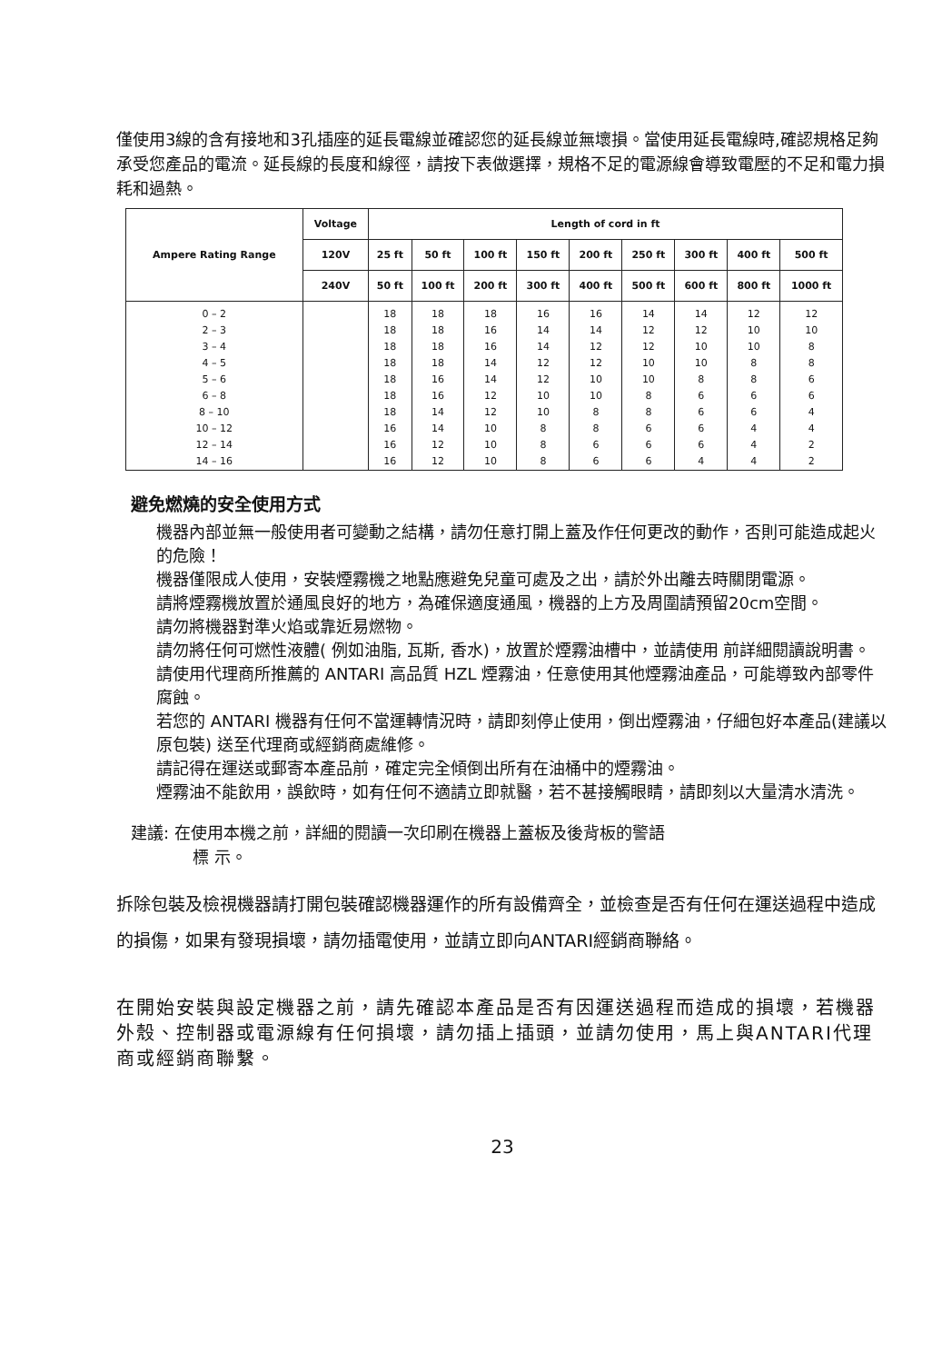僅使用3線的含有接地和3孔插座的延長電線並確認您的延長線並無壞損。當使用延長電線時,確認規格足夠承受您產品的電流。延長線的長度和線徑，請按下表做選擇，規格不足的電源線會導致電壓的不足和電力損耗和過熱。
| Ampere Rating Range | Voltage | Length of cord in ft | | | | | | | | |
| --- | --- | --- | --- | --- | --- | --- | --- | --- | --- | --- |
| | 120V | 25 ft | 50 ft | 100 ft | 150 ft | 200 ft | 250 ft | 300 ft | 400 ft | 500 ft |
| | 240V | 50 ft | 100 ft | 200 ft | 300 ft | 400 ft | 500 ft | 600 ft | 800 ft | 1000 ft |
| 0 – 2 | | 18 | 18 | 18 | 16 | 16 | 14 | 14 | 12 | 12 |
| 2 – 3 | | 18 | 18 | 16 | 14 | 14 | 12 | 12 | 10 | 10 |
| 3 – 4 | | 18 | 18 | 16 | 14 | 12 | 12 | 10 | 10 | 8 |
| 4 – 5 | | 18 | 18 | 14 | 12 | 12 | 10 | 10 | 8 | 8 |
| 5 – 6 | | 18 | 16 | 14 | 12 | 10 | 10 | 8 | 8 | 6 |
| 6 – 8 | | 18 | 16 | 12 | 10 | 10 | 8 | 6 | 6 | 6 |
| 8 – 10 | | 18 | 14 | 12 | 10 | 8 | 8 | 6 | 6 | 4 |
| 10 – 12 | | 16 | 14 | 10 | 8 | 8 | 6 | 6 | 4 | 4 |
| 12 – 14 | | 16 | 12 | 10 | 8 | 6 | 6 | 6 | 4 | 2 |
| 14 – 16 | | 16 | 12 | 10 | 8 | 6 | 6 | 4 | 4 | 2 |
避免燃燒的安全使用方式
機器內部並無一般使用者可變動之結構，請勿任意打開上蓋及作任何更改的動作，否則可能造成起火的危險！
機器僅限成人使用，安裝煙霧機之地點應避免兒童可處及之出，請於外出離去時關閉電源。
請將煙霧機放置於通風良好的地方，為確保適度通風，機器的上方及周圍請預留20cm空間。
請勿將機器對準火焰或靠近易燃物。
請勿將任何可燃性液體( 例如油脂, 瓦斯, 香水)，放置於煙霧油槽中，並請使用 前詳細閱讀說明書。
請使用代理商所推薦的 ANTARI 高品質 HZL 煙霧油，任意使用其他煙霧油產品，可能導致內部零件腐蝕。
若您的 ANTARI 機器有任何不當運轉情況時，請即刻停止使用，倒出煙霧油，仔細包好本產品(建議以原包裝) 送至代理商或經銷商處維修。
請記得在運送或郵寄本產品前，確定完全傾倒出所有在油桶中的煙霧油。
煙霧油不能飲用，誤飲時，如有任何不適請立即就醫，若不甚接觸眼睛，請即刻以大量清水清洗。
建議: 在使用本機之前，詳細的閱讀一次印刷在機器上蓋板及後背板的警語
標 示。
拆除包裝及檢視機器請打開包裝確認機器運作的所有設備齊全，並檢查是否有任何在運送過程中造成的損傷，如果有發現損壞，請勿插電使用，並請立即向ANTARI經銷商聯絡。
在開始安裝與設定機器之前，請先確認本產品是否有因運送過程而造成的損壞，若機器外殼、控制器或電源線有任何損壞，請勿插上插頭，並請勿使用，馬上與ANTARI代理商或經銷商聯繫。
23